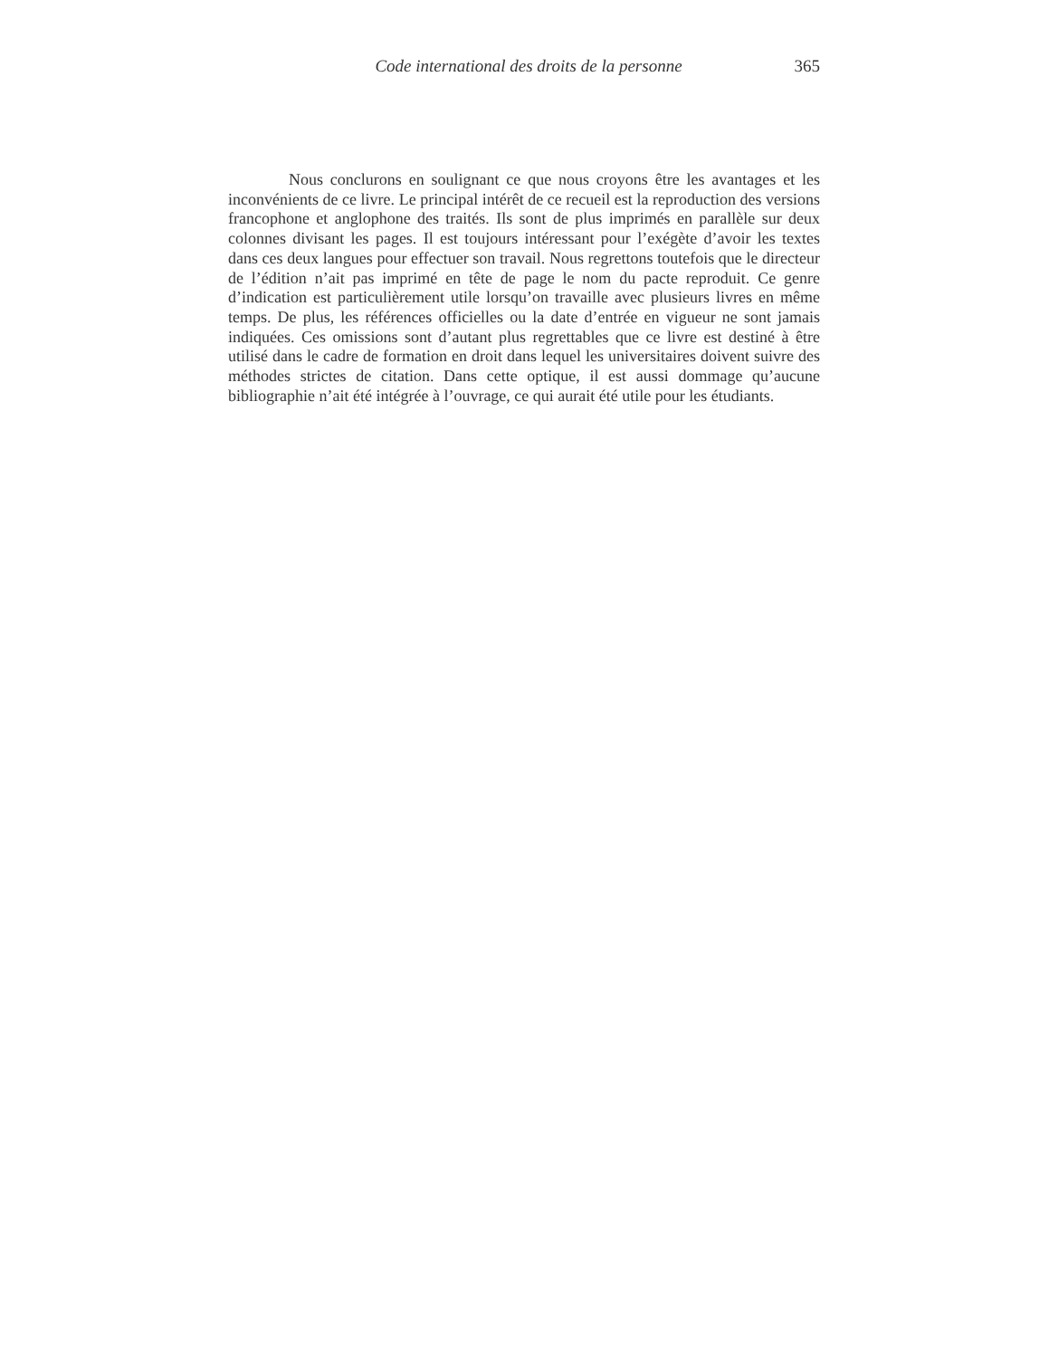Code international des droits de la personne 365
Nous conclurons en soulignant ce que nous croyons être les avantages et les inconvénients de ce livre. Le principal intérêt de ce recueil est la reproduction des versions francophone et anglophone des traités. Ils sont de plus imprimés en parallèle sur deux colonnes divisant les pages. Il est toujours intéressant pour l’exégète d’avoir les textes dans ces deux langues pour effectuer son travail. Nous regrettons toutefois que le directeur de l’édition n’ait pas imprimé en tête de page le nom du pacte reproduit. Ce genre d’indication est particulièrement utile lorsqu’on travaille avec plusieurs livres en même temps. De plus, les références officielles ou la date d’entrée en vigueur ne sont jamais indiquées. Ces omissions sont d’autant plus regrettables que ce livre est destiné à être utilisé dans le cadre de formation en droit dans lequel les universitaires doivent suivre des méthodes strictes de citation. Dans cette optique, il est aussi dommage qu’aucune bibliographie n’ait été intégrée à l’ouvrage, ce qui aurait été utile pour les étudiants.